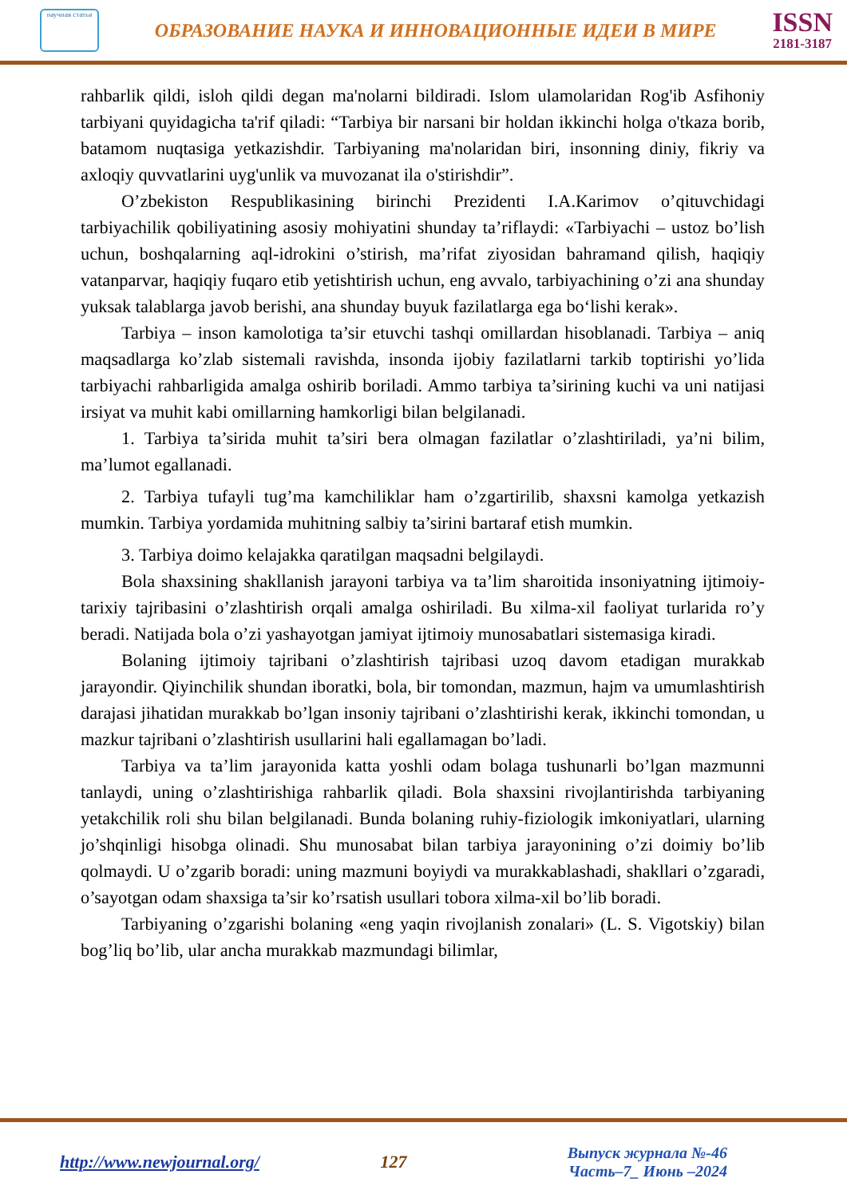научная статья
ОБРАЗОВАНИЕ НАУКА И ИННОВАЦИОННЫЕ ИДЕИ В МИРЕ
ISSN
2181-3187
rahbarlik qildi, isloh qildi degan ma'nolarni bildiradi. Islom ulamolaridan Rog'ib Asfihoniy tarbiyani quyidagicha ta'rif qiladi: “Tarbiya bir narsani bir holdan ikkinchi holga o'tkaza borib, batamom nuqtasiga yetkazishdir. Tarbiyaning ma'nolaridan biri, insonning diniy, fikriy va axloqiy quvvatlarini uyg'unlik va muvozanat ila o'stirishdir”.
O’zbekiston Respublikasining birinchi Prezidenti I.A.Karimov o’qituvchidagi tarbiyachilik qobiliyatining asosiy mohiyatini shunday ta’riflaydi: «Tarbiyachi – ustoz bo’lish uchun, boshqalarning aql-idrokini o’stirish, ma’rifat ziyosidan bahramand qilish, haqiqiy vatanparvar, haqiqiy fuqaro etib yetishtirish uchun, eng avvalo, tarbiyachining o’zi ana shunday yuksak talablarga javob berishi, ana shunday buyuk fazilatlarga ega bo‘lishi kerak».
Tarbiya – inson kamolotiga ta’sir etuvchi tashqi omillardan hisoblanadi. Tarbiya – aniq maqsadlarga ko’zlab sistemali ravishda, insonda ijobiy fazilatlarni tarkib toptirishi yo’lida tarbiyachi rahbarligida amalga oshirib boriladi. Ammo tarbiya ta’sirining kuchi va uni natijasi irsiyat va muhit kabi omillarning hamkorligi bilan belgilanadi.
1. Tarbiya ta’sirida muhit ta’siri bera olmagan fazilatlar o’zlashtiriladi, ya’ni bilim, ma’lumot egallanadi.
2. Tarbiya tufayli tug’ma kamchiliklar ham o’zgartirilib, shaxsni kamolga yetkazish mumkin. Tarbiya yordamida muhitning salbiy ta’sirini bartaraf etish mumkin.
3. Tarbiya doimo kelajakka qaratilgan maqsadni belgilaydi.
Bola shaxsining shakllanish jarayoni tarbiya va ta’lim sharoitida insoniyatning ijtimoiy-tarixiy tajribasini o’zlashtirish orqali amalga oshiriladi. Bu xilma-xil faoliyat turlarida ro’y beradi. Natijada bola o’zi yashayotgan jamiyat ijtimoiy munosabatlari sistemasiga kiradi.
Bolaning ijtimoiy tajribani o’zlashtirish tajribasi uzoq davom etadigan murakkab jarayondir. Qiyinchilik shundan iboratki, bola, bir tomondan, mazmun, hajm va umumlashtirish darajasi jihatidan murakkab bo’lgan insoniy tajribani o’zlashtirishi kerak, ikkinchi tomondan, u mazkur tajribani o’zlashtirish usullarini hali egallamagan bo’ladi.
Tarbiya va ta’lim jarayonida katta yoshli odam bolaga tushunarli bo’lgan mazmunni tanlaydi, uning o’zlashtirishiga rahbarlik qiladi. Bola shaxsini rivojlantirishda tarbiyaning yetakchilik roli shu bilan belgilanadi. Bunda bolaning ruhiy-fiziologik imkoniyatlari, ularning jo’shqinligi hisobga olinadi. Shu munosabat bilan tarbiya jarayonining o’zi doimiy bo’lib qolmaydi. U o’zgarib boradi: uning mazmuni boyiydi va murakkablashadi, shakllari o’zgaradi, o’sayotgan odam shaxsiga ta’sir ko’rsatish usullari tobora xilma-xil bo’lib boradi.
Tarbiyaning o’zgarishi bolaning «eng yaqin rivojlanish zonalari» (L. S. Vigotskiy) bilan bog’liq bo’lib, ular ancha murakkab mazmundagi bilimlar,
http://www.newjournal.org/ 127
Выпуск журнала №-46
Часть–7_ Июнь –2024